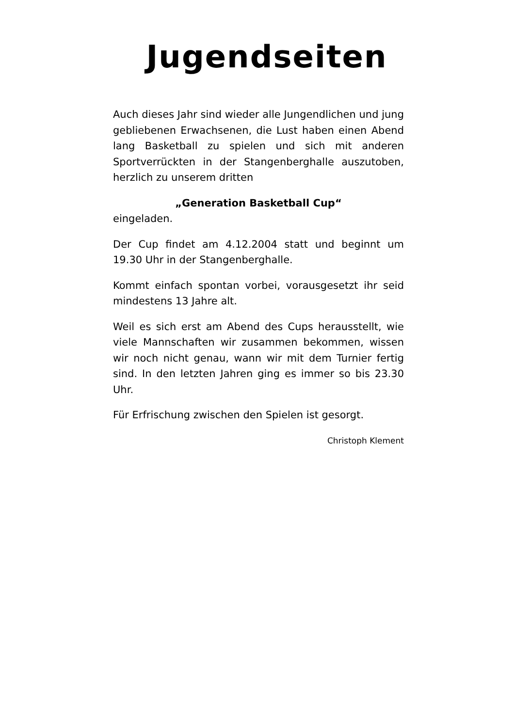Jugendseiten
Auch dieses Jahr sind wieder alle Jungendlichen und jung gebliebenen Erwachsenen, die Lust haben einen Abend lang Basketball zu spielen und sich mit anderen Sportverrückten in der Stangenberghalle auszutoben, herzlich zu unserem dritten
„Generation Basketball Cup“
eingeladen.
Der Cup findet am 4.12.2004 statt und beginnt um 19.30 Uhr in der Stangenberghalle.
Kommt einfach spontan vorbei, vorausgesetzt ihr seid mindestens 13 Jahre alt.
Weil es sich erst am Abend des Cups herausstellt, wie viele Mannschaften wir zusammen bekommen, wissen wir noch nicht genau, wann wir mit dem Turnier fertig sind. In den letzten Jahren ging es immer so bis 23.30 Uhr.
Für Erfrischung zwischen den Spielen ist gesorgt.
Christoph Klement